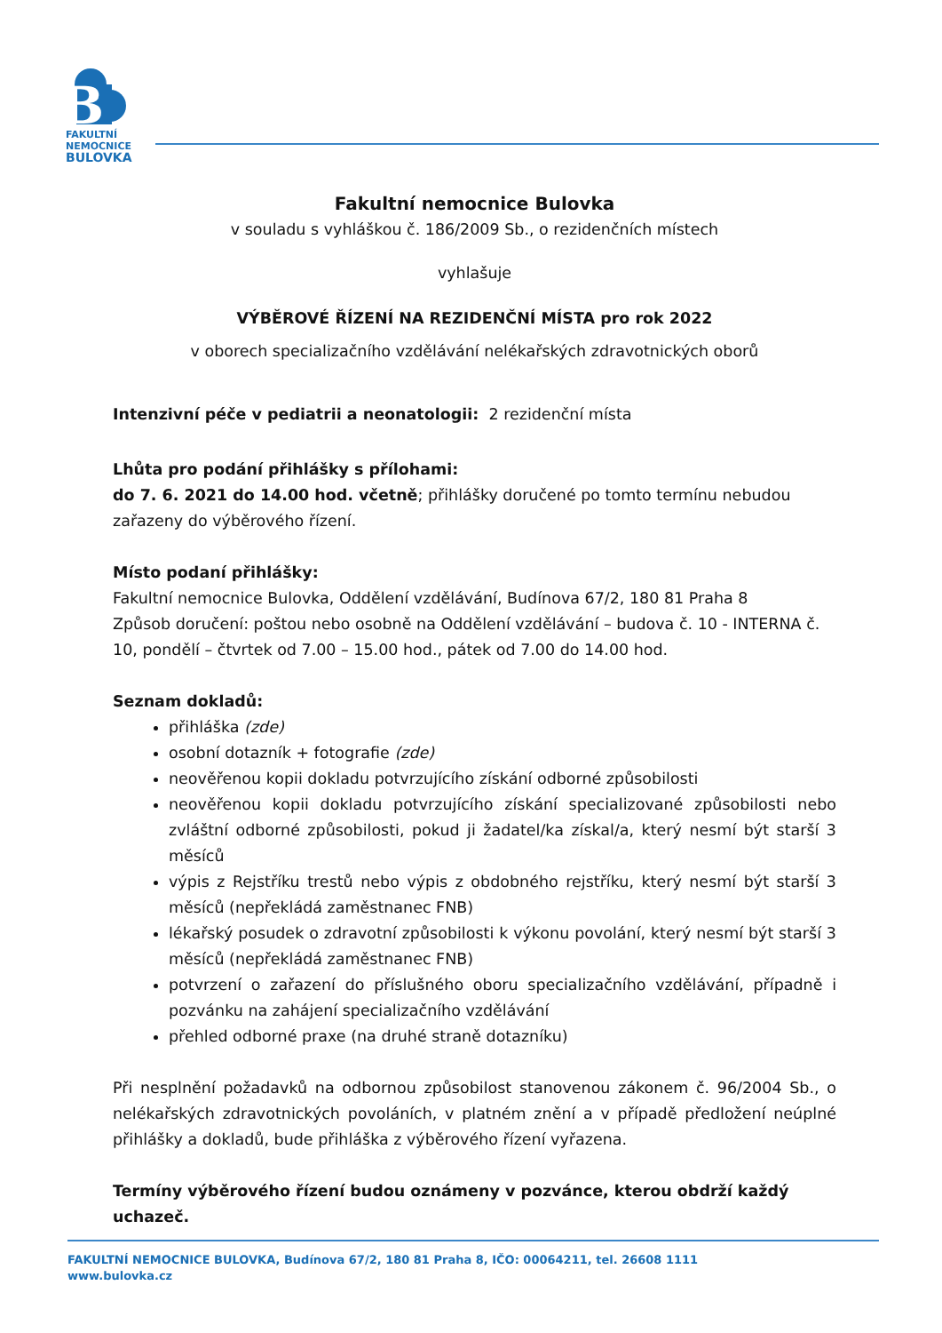B
FAKULTNÍ
NEMOCNICE
BULOVKA
Fakultní nemocnice Bulovka
v souladu s vyhláškou č. 186/2009 Sb., o rezidenčních místech
vyhlašuje
VÝBĚROVÉ ŘÍZENÍ NA REZIDENČNÍ MÍSTA pro rok 2022
v oborech specializačního vzdělávání nelékařských zdravotnických oborů
Intenzivní péče v pediatrii a neonatologii: 2 rezidenční místa
Lhůta pro podání přihlášky s přílohami:
do 7. 6. 2021 do 14.00 hod. včetně; přihlášky doručené po tomto termínu nebudou zařazeny do výběrového řízení.
Místo podaní přihlášky:
Fakultní nemocnice Bulovka, Oddělení vzdělávání, Budínova 67/2, 180 81 Praha 8
Způsob doručení: poštou nebo osobně na Oddělení vzdělávání – budova č. 10 - INTERNA č. 10, pondělí – čtvrtek od 7.00 – 15.00 hod., pátek od 7.00 do 14.00 hod.
Seznam dokladů:
přihláška (zde)
osobní dotazník + fotografie (zde)
neověřenou kopii dokladu potvrzujícího získání odborné způsobilosti
neověřenou kopii dokladu potvrzujícího získání specializované způsobilosti nebo zvláštní odborné způsobilosti, pokud ji žadatel/ka získal/a, který nesmí být starší 3 měsíců
výpis z Rejstříku trestů nebo výpis z obdobného rejstříku, který nesmí být starší 3 měsíců (nepřekládá zaměstnanec FNB)
lékařský posudek o zdravotní způsobilosti k výkonu povolání, který nesmí být starší 3 měsíců (nepřekládá zaměstnanec FNB)
potvrzení o zařazení do příslušného oboru specializačního vzdělávání, případně i pozvánku na zahájení specializačního vzdělávání
přehled odborné praxe (na druhé straně dotazníku)
Při nesplnění požadavků na odbornou způsobilost stanovenou zákonem č. 96/2004 Sb., o nelékařských zdravotnických povoláních, v platném znění a v případě předložení neúplné přihlášky a dokladů, bude přihláška z výběrového řízení vyřazena.
Termíny výběrového řízení budou oznámeny v pozvánce, kterou obdrží každý uchazeč.
FAKULTNÍ NEMOCNICE BULOVKA, Budínova 67/2, 180 81 Praha 8, IČO: 00064211, tel. 26608 1111
www.bulovka.cz